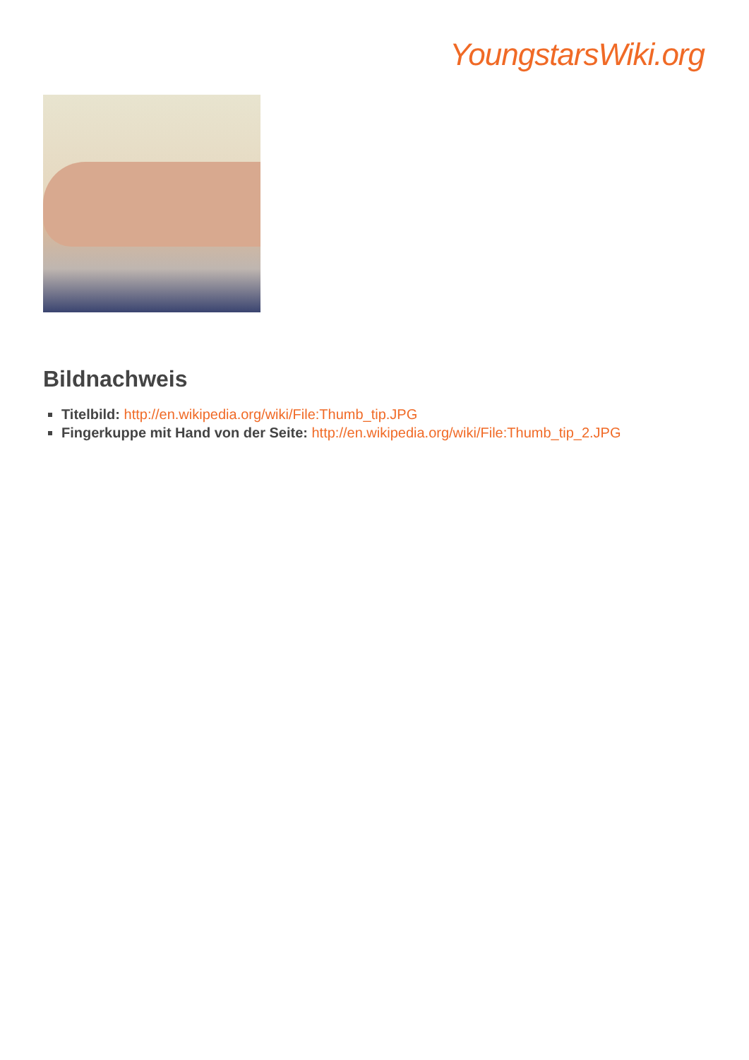YoungstarsWiki.org
Bildnachweis
Titelbild: http://en.wikipedia.org/wiki/File:Thumb_tip.JPG
Fingerkuppe mit Hand von der Seite: http://en.wikipedia.org/wiki/File:Thumb_tip_2.JPG